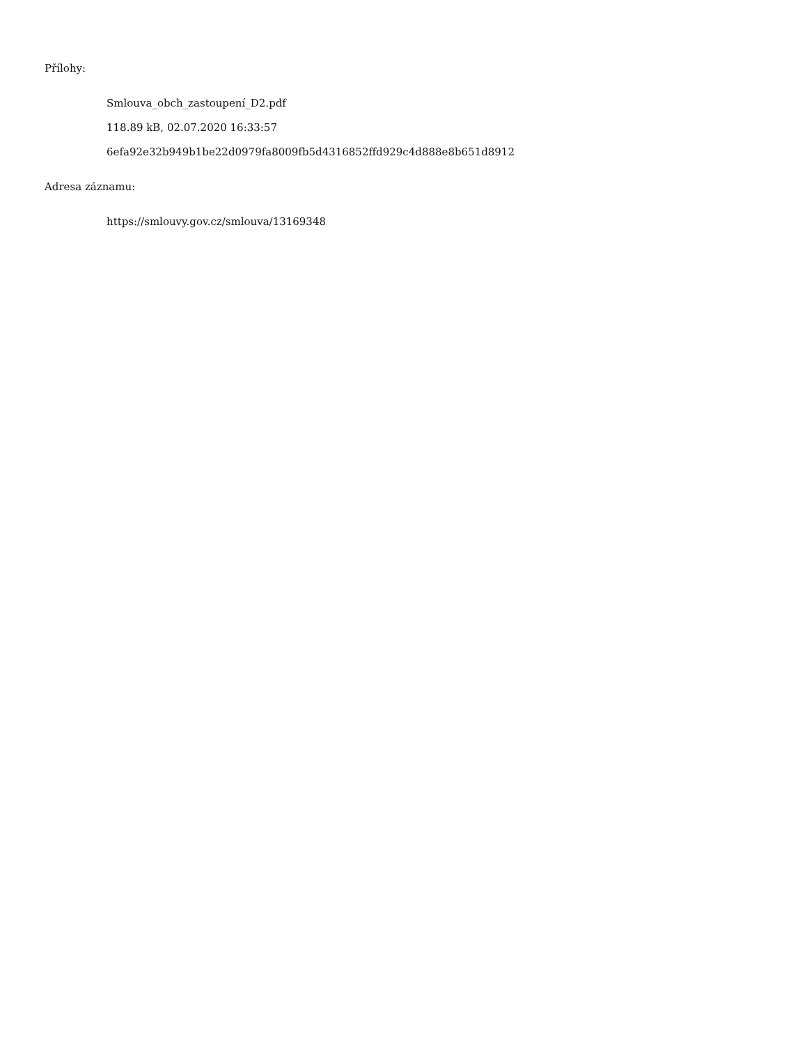Přílohy:
Smlouva_obch_zastoupení_D2.pdf
118.89 kB, 02.07.2020 16:33:57
6efa92e32b949b1be22d0979fa8009fb5d4316852ffd929c4d888e8b651d8912
Adresa záznamu:
https://smlouvy.gov.cz/smlouva/13169348